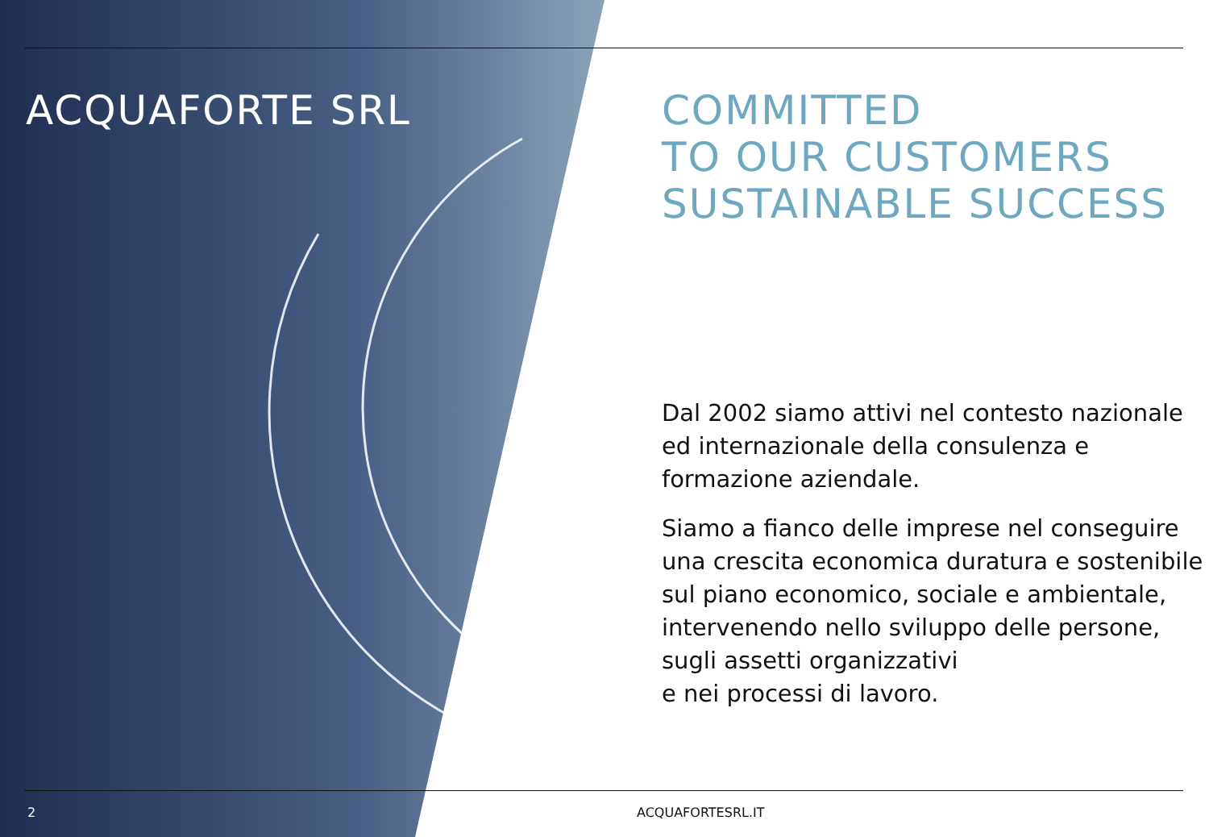ACQUAFORTE SRL
COMMITTED
TO OUR CUSTOMERS
SUSTAINABLE SUCCESS
Dal 2002 siamo attivi nel contesto nazionale ed internazionale della consulenza e formazione aziendale.
Siamo a fianco delle imprese nel conseguire una crescita economica duratura e sostenibile sul piano economico, sociale e ambientale, intervenendo nello sviluppo delle persone, sugli assetti organizzativi
e nei processi di lavoro.
2 ACQUAFORTESRL.IT